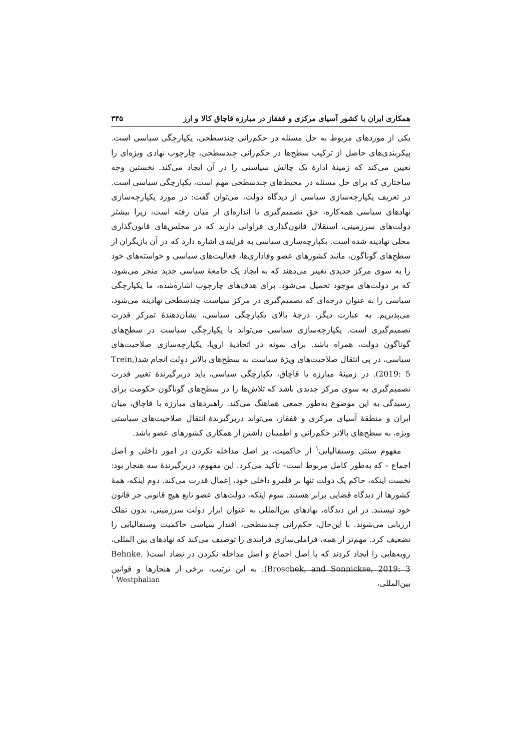همکاری ایران با کشور آسیای مرکزی و قفقاز در مبارزه قاچاق کالا و ارز ۳۴۵
یکی از موردهای مربوط به حل مسئله در حکم‌رانی چندسطحی، یکپارچگی سیاسی است. پیکربندی‌های حاصل از ترکیب سطح‌ها در حکم‌رانی چندسطحی، چارچوب نهادی ویژه‌ای را تعیین می‌کند که زمینهٔ ادارهٔ یک چالش سیاستی را در آن ایجاد می‌کند. نخستین وجه ساختاری که برای حل مسئله در محیط‌های چندسطحی مهم است، یکپارچگی سیاسی است. در تعریف یکپارچه‌سازی سیاسی از دیدگاه دولت، می‌توان گفت: در مورد یکپارچه‌سازی نهادهای سیاسی همه‌کاره، حق تصمیم‌گیری تا اندازه‌ای از میان رفته است، زیرا بیشتر دولت‌های سرزمینی، استقلال قانون‌گذاری فراوانی دارند که در مجلس‌های قانون‌گذاری محلی نهادینه شده است. یکپارچه‌سازی سیاسی به فرایندی اشاره دارد که در آن بازیگران از سطح‌های گوناگون، مانند کشورهای عضو وفاداری‌ها، فعالیت‌های سیاسی و خواسته‌های خود را به سوی مرکز جدیدی تغییر می‌دهند که به ایجاد یک جامعهٔ سیاسی جدید منجر می‌شود، که بر دولت‌های موجود تحمیل می‌شود. برای هدف‌های چارچوب اشاره‌شده، ما یکپارچگی سیاسی را به عنوان درجه‌ای که تصمیم‌گیری در مرکز سیاست چندسطحی نهادینه می‌شود، می‌پذیریم. به عبارت دیگر، درجهٔ بالای یکپارچگی سیاسی، نشان‌دهندهٔ تمرکز قدرت تصمیم‌گیری است. یکپارچه‌سازی سیاسی می‌تواند با یکپارچگی سیاست در سطح‌های گوناگون دولت، همراه باشد. برای نمونه در اتحادیهٔ اروپا، یکپارچه‌سازی صلاحیت‌های سیاسی، در پی انتقال صلاحیت‌های ویژهٔ سیاست به سطح‌های بالاتر دولت انجام شد(Trein, 2019: 5). در زمینهٔ مبارزه با قاچاق، یکپارچگی سیاسی، باید دربرگیرندهٔ تغییر قدرت تصمیم‌گیری به سوی مرکز جدیدی باشد که تلاش‌ها را در سطح‌های گوناگون حکومت برای رسیدگی به این موضوع به‌طور جمعی هماهنگ می‌کند. راهبردهای مبارزه با قاچاق، میان ایران و منطقهٔ آسیای مرکزی و قفقاز، می‌تواند دربرگیرندهٔ انتقال صلاحیت‌های سیاستی ویژه، به سطح‌های بالاتر حکم‌رانی و اطمینان داشتن از همکاری کشورهای عضو باشد.
مفهوم سنتی وستفالیایی<sup>۱</sup> از حاکمیت، بر اصل مداخله نکردن در امور داخلی و اصل اجماع – که به‌طور کامل مربوط است– تأکید می‌کرد. این مفهوم، دربرگیرندهٔ سه هنجار بود: نخست اینکه، حاکم یک دولت تنها بر قلمرو داخلی خود، اِعمال قدرت می‌کند. دوم اینکه، همهٔ کشورها از دیدگاه قضایی برابر هستند. سوم اینکه، دولت‌های عضو تابع هیچ قانونی جز قانون خود نیستند. در این دیدگاه، نهادهای بین‌المللی به عنوان ابزار دولت سرزمینی، بدون تملک ارزیابی می‌شوند. با این‌حال، حکم‌رانی چندسطحی، اقتدار سیاسی حاکمیت وستفالیایی را تضعیف کرد. مهم‌تر از همه، فراملی‌سازی فرایندی را توصیف می‌کند که نهادهای بین المللی، رویه‌هایی را ایجاد کردند که با اصل اجماع و اصل مداخله نکردن در تضاد است( Behnke, Broschek, and Sonnickse, 2019: 3). به این ترتیب، برخی از هنجارها و قوانین بین‌المللی،
<sup>۱</sup> Westphalian